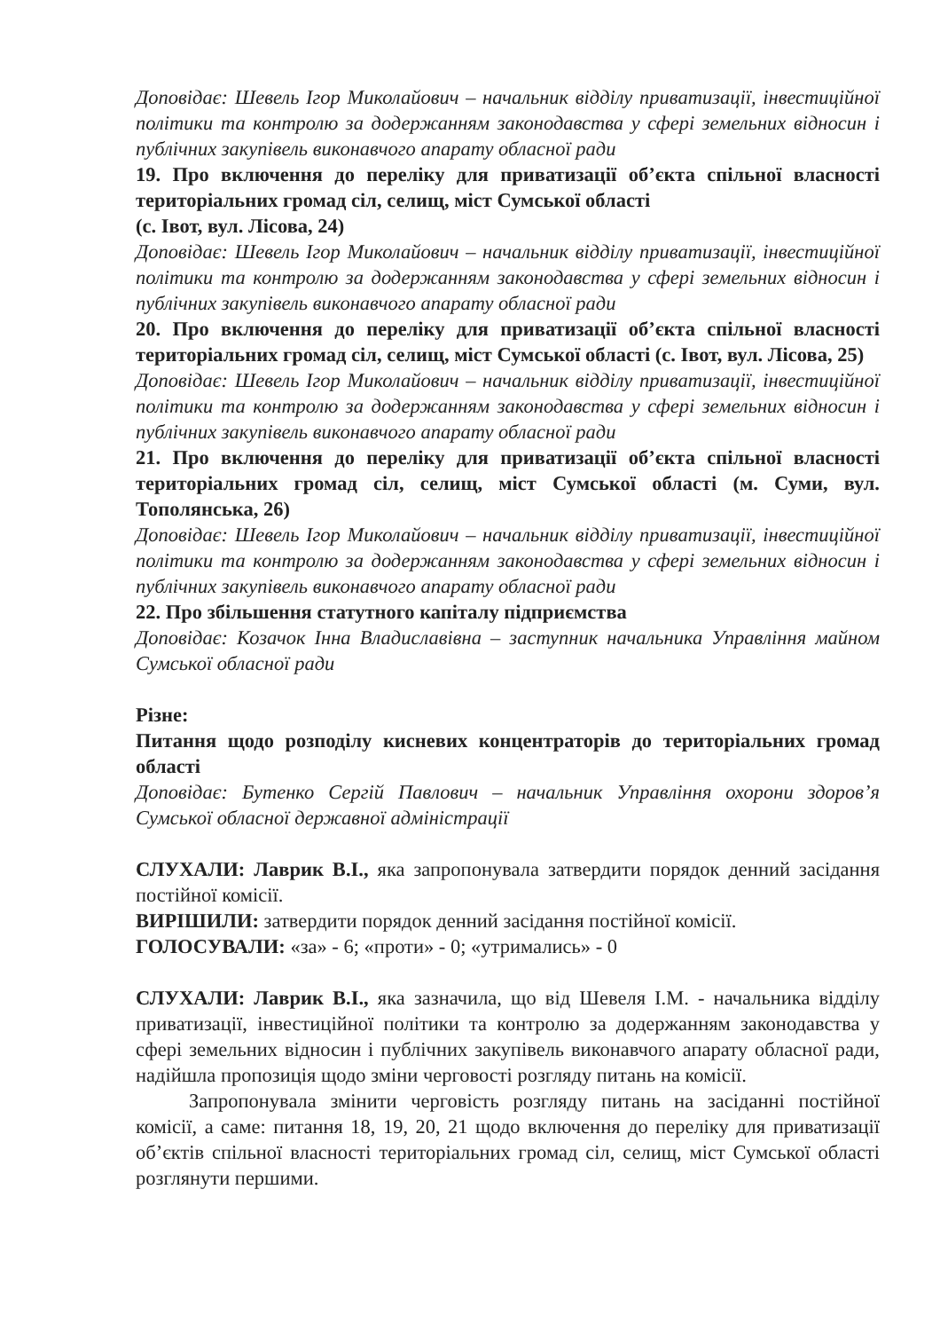Доповідає: Шевель Ігор Миколайович – начальник відділу приватизації, інвестиційної політики та контролю за додержанням законодавства у сфері земельних відносин і публічних закупівель виконавчого апарату обласної ради
19. Про включення до переліку для приватизації об’єкта спільної власності територіальних громад сіл, селищ, міст Сумської області
(с. Івот, вул. Лісова, 24)
Доповідає: Шевель Ігор Миколайович – начальник відділу приватизації, інвестиційної політики та контролю за додержанням законодавства у сфері земельних відносин і публічних закупівель виконавчого апарату обласної ради
20. Про включення до переліку для приватизації об’єкта спільної власності територіальних громад сіл, селищ, міст Сумської області (с. Івот, вул. Лісова, 25)
Доповідає: Шевель Ігор Миколайович – начальник відділу приватизації, інвестиційної політики та контролю за додержанням законодавства у сфері земельних відносин і публічних закупівель виконавчого апарату обласної ради
21. Про включення до переліку для приватизації об’єкта спільної власності територіальних громад сіл, селищ, міст Сумської області (м. Суми, вул. Тополянська, 26)
Доповідає: Шевель Ігор Миколайович – начальник відділу приватизації, інвестиційної політики та контролю за додержанням законодавства у сфері земельних відносин і публічних закупівель виконавчого апарату обласної ради
22. Про збільшення статутного капіталу підприємства
Доповідає: Козачок Інна Владиславівна – заступник начальника Управління майном Сумської обласної ради
Різне:
Питання щодо розподілу кисневих концентраторів до територіальних громад області
Доповідає: Бутенко Сергій Павлович – начальник Управління охорони здоров’я Сумської обласної державної адміністрації
СЛУХАЛИ: Лаврик В.І., яка запропонувала затвердити порядок денний засідання постійної комісії.
ВИРІШИЛИ: затвердити порядок денний засідання постійної комісії.
ГОЛОСУВАЛИ: «за» - 6; «проти» - 0; «утримались» - 0
СЛУХАЛИ: Лаврик В.І., яка зазначила, що від Шевеля І.М. - начальника відділу приватизації, інвестиційної політики та контролю за додержанням законодавства у сфері земельних відносин і публічних закупівель виконавчого апарату обласної ради, надійшла пропозиція щодо зміни черговості розгляду питань на комісії.
Запропонувала змінити черговість розгляду питань на засіданні постійної комісії, а саме: питання 18, 19, 20, 21 щодо включення до переліку для приватизації об’єктів спільної власності територіальних громад сіл, селищ, міст Сумської області розглянути першими.